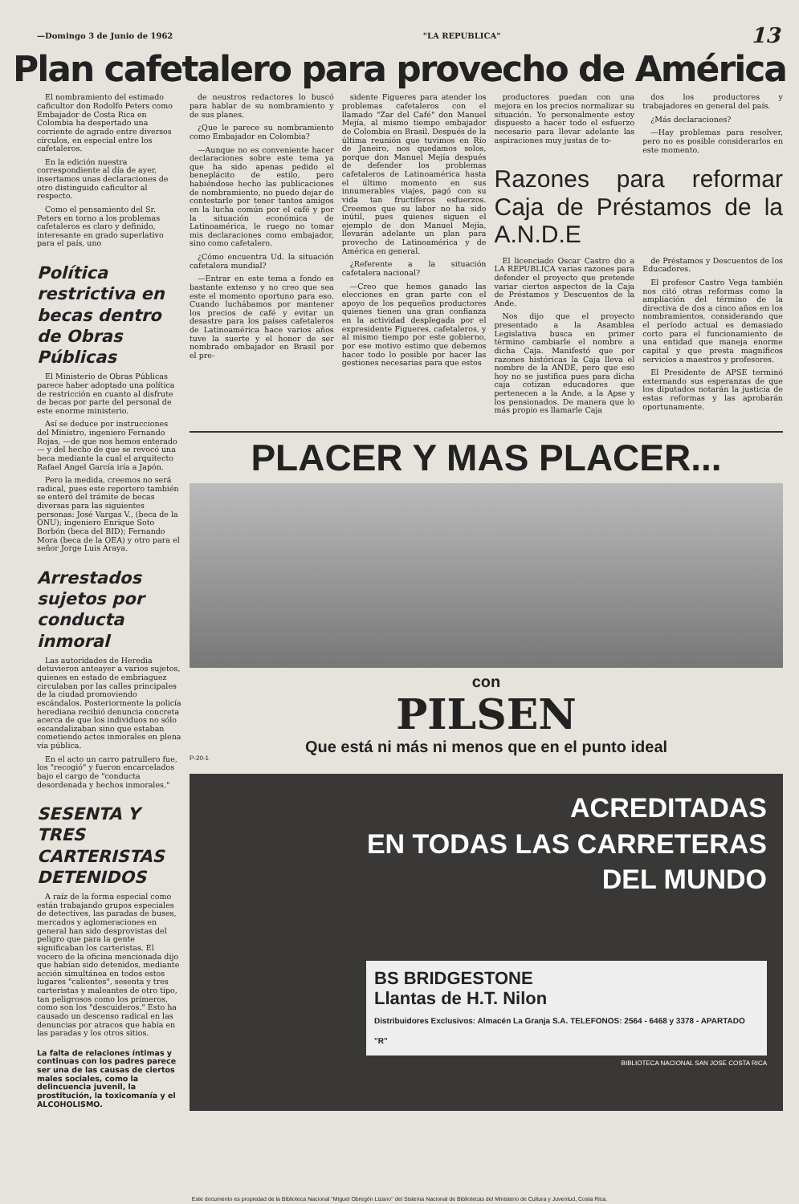—Domingo 3 de Junio de 1962 "LA REPUBLICA" 13
Plan cafetalero para provecho de América
El nombramiento del estimado caficultor don Rodolfo Peters como Embajador de Costa Rica en Colombia ha despertado una corriente de agrado entre diversos círculos, en especial entre los cafetaleros.
En la edición nuestra correspondiente al día de ayer, insertamos unas declaraciones de otro distinguido caficultor al respecto.
Como el pensamiento del Sr. Peters en torno a los problemas cafetaleros es claro y definido, interesante en grado superlativo para el país, uno
Política restrictiva en becas dentro de Obras Públicas
El Ministerio de Obras Públicas parece haber adoptado una política de restricción en cuanto al disfrute de becas por parte del personal de este enorme ministerio.
Así se deduce por instrucciones del Ministro, ingeniero Fernando Rojas, —de que nos hemos enterado— y del hecho de que se revocó una beca mediante la cual el arquitecto Rafael Angel García iría a Japón.
Pero la medida, creemos no será radical, pues este reportero también se enteró del trámite de becas diversas para las siguientes personas: José Vargas V., (beca de la ONU); ingeniero Enrique Soto Borbón (beca del BID); Fernando Mora (beca de la OEA) y otro para el señor Jorge Luis Araya.
Arrestados sujetos por conducta inmoral
Las autoridades de Heredia detuvieron anteayer a varios sujetos, quienes en estado de embriaguez circulaban por las calles principales de la ciudad promoviendo escándalos. Posteriormente la policía herediana recibió denuncia concreta acerca de que los individuos no sólo escandalizaban sino que estaban cometiendo actos inmorales en plena vía pública.
En el acto un carro patrullero fue, los "recogió" y fueron encarcelados bajo el cargo de "conducta desordenada y hechos inmorales."
SESENTA Y TRES CARTERISTAS DETENIDOS
A raíz de la forma especial como están trabajando grupos especiales de detectives, las paradas de buses, mercados y aglomeraciones en general han sido desprovistas del peligro que para la gente significaban los carteristas. El vocero de la oficina mencionada dijo que habían sido detenidos, mediante acción simultánea en todos estos lugares "calientes", sesenta y tres carteristas y maleantes de otro tipo, tan peligrosos como los primeros, como son los "descuideros." Esto ha causado un descenso radical en las denuncias por atracos que había en las paradas y los otros sitios.
La falta de relaciones íntimas y continuas con los padres parece ser una de las causas de ciertos males sociales, como la delincuencia juvenil, la prostitución, la toxicomanía y el ALCOHOLISMO.
de neustros redactores lo buscó para hablar de su nombramiento y de sus planes.
¿Que le parece su nombramiento como Embajador en Colombia?
—Aunque no es conveniente hacer declaraciones sobre este tema ya que ha sido apenas pedido el beneplácito de estilo, pero habiéndose hecho las publicaciones de nombramiento, no puedo dejar de contestarle por tener tantos amigos en la lucha común por el café y por la situación económica de Latinoamérica, le ruego no tomar mis declaraciones como embajador, sino como cafetalero.
¿Cómo encuentra Ud. la situación cafetalera mundial?
—Entrar en este tema a fondo es bastante extenso y no creo que sea este el momento oportuno para eso. Cuando luchábamos por mantener los precios de café y evitar un desastre para los países cafetaleros de Latinoamérica hace varios años tuve la suerte y el honor de ser nombrado embajador en Brasil por el pre-
sidente Figueres para atender los problemas cafetaleros con el llamado "Zar del Café" don Manuel Mejía, al mismo tiempo embajador de Colombia en Brasil. Después de la última reunión que tuvimos en Río de Janeiro, nos quedamos solos, porque don Manuel Mejía después de defender los problemas cafetaleros de Latinoamérica hasta el último momento en sus innumerables viajes, pagó con su vida tan fructíferos esfuerzos. Creemos que su labor no ha sido inútil, pues quienes siguen el ejemplo de don Manuel Mejía, llevarán adelante un plan para provecho de Latinoamérica y de América en general.
¿Referente a la situación cafetalera nacional?
—Creo que hemos ganado las elecciones en gran parte con el apoyo de los pequeños productores quienes tienen una gran confianza en la actividad desplegada por el expresidente Figueres, cafetaleros, y al mismo tiempo por este gobierno, por ese motivo estimo que debemos hacer todo lo posible por hacer las gestiones necesarias para que estos
productores puedan con una mejora en los precios normalizar su situación. Yo personalmente estoy dispuesto a hacer todo el esfuerzo necesario para llevar adelante las aspiraciones muy justas de to-
dos los productores y trabajadores en general del país.
¿Más declaraciones?
—Hay problemas para resolver, pero no es posible considerarlos en este momento.
Razones para reformar Caja de Préstamos de la A.N.D.E
El licenciado Oscar Castro dio a LA REPUBLICA varias razones para defender el proyecto que pretende variar ciertos aspectos de la Caja de Préstamos y Descuentos de la Ande.
Nos dijo que el proyecto presentado a la Asamblea Legislativa busca en primer término cambiarle el nombre a dicha Caja. Manifestó que por razones históricas la Caja lleva el nombre de la ANDE, pero que eso hoy no se justifica pues para dicha caja cotizan educadores que pertenecen a la Ande, a la Apse y los pensionados. De manera que lo más propio es llamarle Caja
de Préstamos y Descuentos de los Educadores.
El profesor Castro Vega también nos citó otras reformas como la ampliación del término de la directiva de dos a cinco años en los nombramientos, considerando que el período actual es demasiado corto para el funcionamiento de una entidad que maneja enorme capital y que presta magníficos servicios a maestros y profesores.
El Presidente de APSE terminó externando sus esperanzas de que los diputados notarán la justicia de estas reformas y las aprobarán oportunamente.
PLACER Y MAS PLACER...
con
PILSEN
Que está ni más ni menos que en el punto ideal
P-20-1
ACREDITADAS
EN TODAS LAS CARRETERAS
DEL MUNDO
BS BRIDGESTONE
Llantas de H.T. Nilon
Distribuidores Exclusivos: Almacén La Granja S.A. TELEFONOS: 2564 - 6468 y 3378 - APARTADO "R"
BIBLIOTECA NACIONAL SAN JOSE COSTA RICA
Este documento es propiedad de la Biblioteca Nacional "Miguel Obregón Lizano" del Sistema Nacional de Bibliotecas del Ministerio de Cultura y Juventud, Costa Rica.